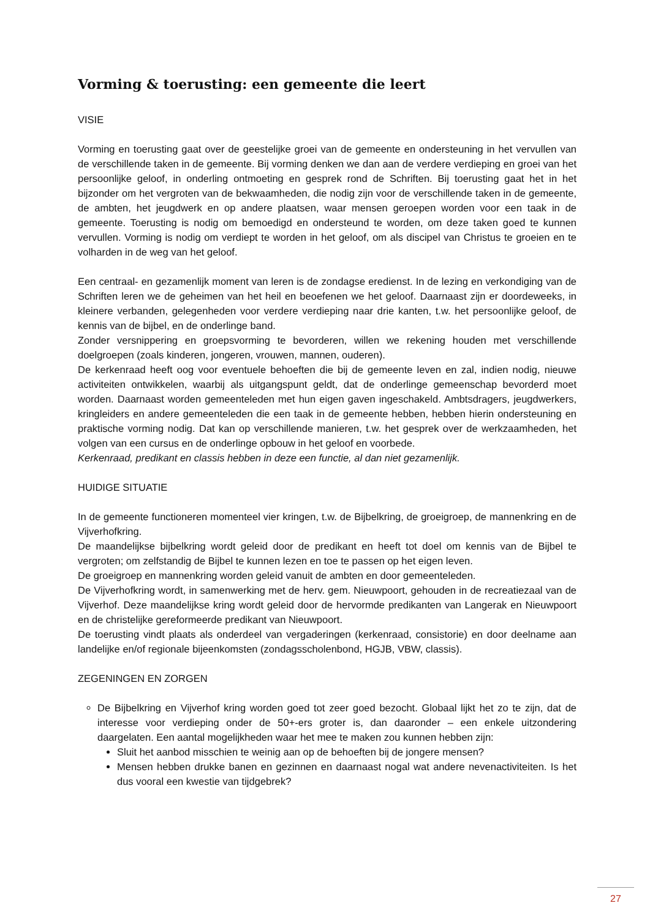Vorming & toerusting: een gemeente die leert
VISIE
Vorming en toerusting gaat over de geestelijke groei van de gemeente en ondersteuning in het vervullen van de verschillende taken in de gemeente. Bij vorming denken we dan aan de verdere verdieping en groei van het persoonlijke geloof, in onderling ontmoeting en gesprek rond de Schriften. Bij toerusting gaat het in het bijzonder om het vergroten van de bekwaamheden, die nodig zijn voor de verschillende taken in de gemeente, de ambten, het jeugdwerk en op andere plaatsen, waar mensen geroepen worden voor een taak in de gemeente. Toerusting is nodig om bemoedigd en ondersteund te worden, om deze taken goed te kunnen vervullen. Vorming is nodig om verdiept te worden in het geloof, om als discipel van Christus te groeien en te volharden in de weg van het geloof.
Een centraal- en gezamenlijk moment van leren is de zondagse eredienst. In de lezing en verkondiging van de Schriften leren we de geheimen van het heil en beoefenen we het geloof. Daarnaast zijn er doordeweeks, in kleinere verbanden, gelegenheden voor verdere verdieping naar drie kanten, t.w. het persoonlijke geloof, de kennis van de bijbel, en de onderlinge band.
Zonder versnippering en groepsvorming te bevorderen, willen we rekening houden met verschillende doelgroepen (zoals kinderen, jongeren, vrouwen, mannen, ouderen).
De kerkenraad heeft oog voor eventuele behoeften die bij de gemeente leven en zal, indien nodig, nieuwe activiteiten ontwikkelen, waarbij als uitgangspunt geldt, dat de onderlinge gemeenschap bevorderd moet worden. Daarnaast worden gemeenteleden met hun eigen gaven ingeschakeld. Ambtsdragers, jeugdwerkers, kringleiders en andere gemeenteleden die een taak in de gemeente hebben, hebben hierin ondersteuning en praktische vorming nodig. Dat kan op verschillende manieren, t.w. het gesprek over de werkzaamheden, het volgen van een cursus en de onderlinge opbouw in het geloof en voorbede.
Kerkenraad, predikant en classis hebben in deze een functie, al dan niet gezamenlijk.
HUIDIGE SITUATIE
In de gemeente functioneren momenteel vier kringen, t.w. de Bijbelkring, de groeigroep, de mannenkring en de Vijverhofkring.
De maandelijkse bijbelkring wordt geleid door de predikant en heeft tot doel om kennis van de Bijbel te vergroten; om zelfstandig de Bijbel te kunnen lezen en toe te passen op het eigen leven.
De groeigroep en mannenkring worden geleid vanuit de ambten en door gemeenteleden.
De Vijverhofkring wordt, in samenwerking met de herv. gem. Nieuwpoort, gehouden in de recreatiezaal van de Vijverhof. Deze maandelijkse kring wordt geleid door de hervormde predikanten van Langerak en Nieuwpoort en de christelijke gereformeerde predikant van Nieuwpoort.
De toerusting vindt plaats als onderdeel van vergaderingen (kerkenraad, consistorie) en door deelname aan landelijke en/of regionale bijeenkomsten (zondagsscholenbond, HGJB, VBW, classis).
ZEGENINGEN EN ZORGEN
De Bijbelkring en Vijverhof kring worden goed tot zeer goed bezocht. Globaal lijkt het zo te zijn, dat de interesse voor verdieping onder de 50+-ers groter is, dan daaronder – een enkele uitzondering daargelaten. Een aantal mogelijkheden waar het mee te maken zou kunnen hebben zijn:
Sluit het aanbod misschien te weinig aan op de behoeften bij de jongere mensen?
Mensen hebben drukke banen en gezinnen en daarnaast nogal wat andere nevenactiviteiten. Is het dus vooral een kwestie van tijdgebrek?
27